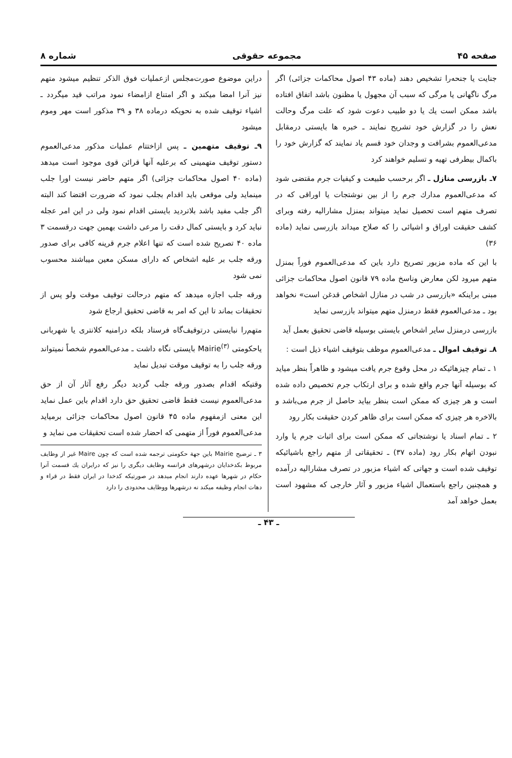صفحه ۴۵ مجموعه حقوقی شماره ۸
جنایت یا جنحه‌را تشخیص دهند (ماده ۴۳ اصول محاکمات جزائی) اگر مرگ ناگهانی یا مرگی که سبب آن مجهول یا مظنون باشد اتفاق افتاده باشد ممکن است یك یا دو طبیب دعوت شود که علت مرگ وحالت نعش را در گزارش خود تشریح نمایند ـ خبره ها بایستی درمقابل مدعی‌العموم بشرافت و وجدان خود قسم یاد نمایند که گزارش خود را باکمال بیطرفی تهیه و تسلیم خواهند کرد
۷ـ بازرسی منازل ـ اگر برحسب طبیعت و کیفیات جرم مقتضی شود که مدعی‌العموم مدارك جرم را از بین نوشتجات یا اوراقی که در تصرف متهم است تحصیل نماید میتواند بمنزل مشارالیه رفته وبرای کشف حقیقت اوراق و اشیائی را که صلاح میداند بازرسی نماید (ماده ۳۶)
با این که ماده مزبور تصریح دارد باین که مدعی‌العموم فوراً بمنزل متهم میرود لکن معارض وناسخ ماده ۷۹ قانون اصول محاکمات جزائی مبنی براینکه «بازرسی در شب در منازل اشخاص قدغن است» نخواهد بود ـ مدعی‌العموم فقط درمنزل متهم میتواند بازرسی نماید
بازرسی درمنزل سایر اشخاص بایستی بوسیله قاضی تحقیق بعمل آید
۸ـ توقیف اموال ـ مدعی‌العموم موظف بتوقیف اشیاء ذیل است :
۱ ـ تمام چیزهائیکه در محل وقوع جرم یافت میشود و ظاهراً بنظر میاید که بوسیله آنها جرم واقع شده و برای ارتکاب جرم تخصیص داده شده است و هر چیزی که ممکن است بنظر بیاید حاصل از جرم می‌باشد و بالاخره هر چیزی که ممکن است برای ظاهر کردن حقیقت بکار رود
۲ ـ تمام اسناد یا نوشتجاتی که ممکن است برای اثبات جرم یا وارد نبودن اتهام بکار رود (ماده ۳۷) ـ تحقیقاتی از متهم راجع باشیائیکه توقیف شده است و جهاتی که اشیاء مزبور در تصرف مشارالیه درآمده و همچنین راجع باستعمال اشیاء مزبور و آثار خارجی که مشهود است بعمل خواهد آمد
دراین موضوع صورت‌مجلس ازعملیات فوق الذکر تنظیم میشود متهم نیز آنرا امضا میکند و اگر امتناع ازامضاء نمود مراتب قید میگردد ـ اشیاء توقیف شده به نحویکه درماده ۳۸ و ۳۹ مذکور است مهر وموم میشود
۹ـ توقیف متهمین ـ پس ازاختتام عملیات مذکور مدعی‌العموم دستور توقیف متهمینی که برعلیه آنها قرائن قوی موجود است میدهد (ماده ۴۰ اصول محاکمات جزائی) اگر متهم حاضر نیست اورا جلب مینماید ولی موقعی باید اقدام بجلب نمود که ضرورت اقتضا کند البته اگر جلب مفید باشد بلاتردید بایستی اقدام نمود ولی در این امر عجله نباید کرد و بایستی کمال دقت را مرعی داشت بهمین جهت درقسمت ۳ ماده ۴۰ تصریح شده است که تنها اعلام جرم قرینه کافی برای صدور ورقه جلب بر علیه اشخاص که دارای مسکن معین میباشند محسوب نمی شود
ورقه جلب اجازه میدهد که متهم درحالت توقیف موقت ولو پس از تحقیقات بماند تا این که امر به قاضی تحقیق ارجاع شود
متهم‌را نبایستی درتوقیف‌گاه فرستاد بلکه درامنیه کلانتری یا شهربانی یاحکومتی Mairie<sup>(۳)</sup> بایستی نگاه داشت ـ مدعی‌العموم شخصاً نمیتواند ورقه جلب را به توقیف موقت تبدیل نماید
وقتیکه اقدام بصدور ورقه جلب گردید دیگر رفع آثار آن از حق مدعی‌العموم نیست فقط قاضی تحقیق حق دارد اقدام باین عمل نماید این معنی ازمفهوم ماده ۴۵ قانون اصول محاکمات جزائی برمیاید مدعی‌العموم فوراً از متهمی که احضار شده است تحقیقات می نماید و
۳ ـ ترضیح Mairie باین جهة حکومتی ترجمه شده است که چون Maire غیر از وظایف مربوط بکدخدایان درشهرهای فرانسه وظایف دیگری را نیز که درایران یك قسمت آنرا حکام در شهرها عهده دارند انجام میدهد در صورتیکه کدخدا در ایران فقط در قراء و دهات انجام وظیفه میکند نه درشهرها ووظایف محدودی را دارد
ـ ۴۳ ـ